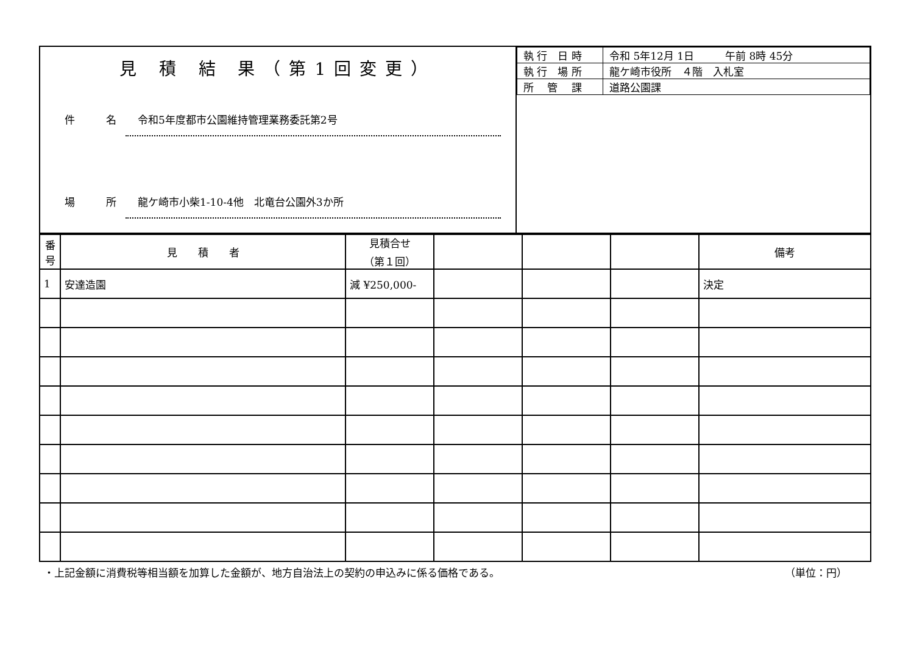| 見 積 結 果（第1回変更） 件 名 令和5年度都市公園維持管理業務委託第2号 場 所 龍ケ崎市小柴1-10-4他 北竜台公園外3か所 | / 執 行 日 時 / 令和 5年12月 1日 午前 8時 45分 / / 執 行 場 所 / 龍ケ崎市役所 ４階 入札室 / / 所 管 課 / 道路公園課 / |
| 番 号 | 見 積 者 | 見積合せ （第１回） | | | | 備考 |
| --- | --- | --- | --- | --- | --- | --- |
| 1 | 安達造園 | 減 ¥250,000- | | | | 決定 |
・上記金額に消費税等相当額を加算した金額が、地方自治法上の契約の申込みに係る価格である。 （単位：円）